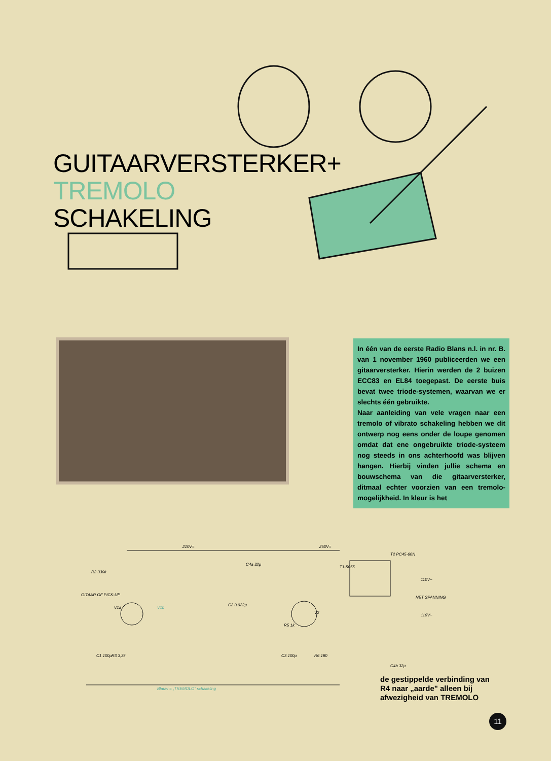GUITAARVERSTERKER+
TREMOLO
SCHAKELING
In één van de eerste Radio Blans n.l. in nr. B. van 1 november 1960 publiceerden we een gitaarversterker. Hierin werden de 2 buizen ECC83 en EL84 toegepast. De eerste buis bevat twee triode-systemen, waarvan we er slechts één gebruikte.
Naar aanleiding van vele vragen naar een tremolo of vibrato schakeling hebben we dit ontwerp nog eens onder de loupe genomen omdat dat ene ongebruikte triode-systeem nog steeds in ons achterhoofd was blijven hangen. Hierbij vinden jullie schema en bouwschema van die gitaarversterker, ditmaal echter voorzien van een tremolo-mogelijkheid. In kleur is het
210V=
250V=
R2 330k
GITAAR OF PICK-UP
V1a
V1b
V2
T1-5055
T2 PC45-60N
110V~
NET SPANNING
110V~
R5 1k
Blauw = „TREMOLO" schakeling
C2 0,022µ
R6 180
C3 100µ
R3 3,3k
C1 100µ
C4a 32µ
C4b 32µ
de gestippelde verbinding van
R4 naar „aarde" alleen bij
afwezigheid van TREMOLO
11